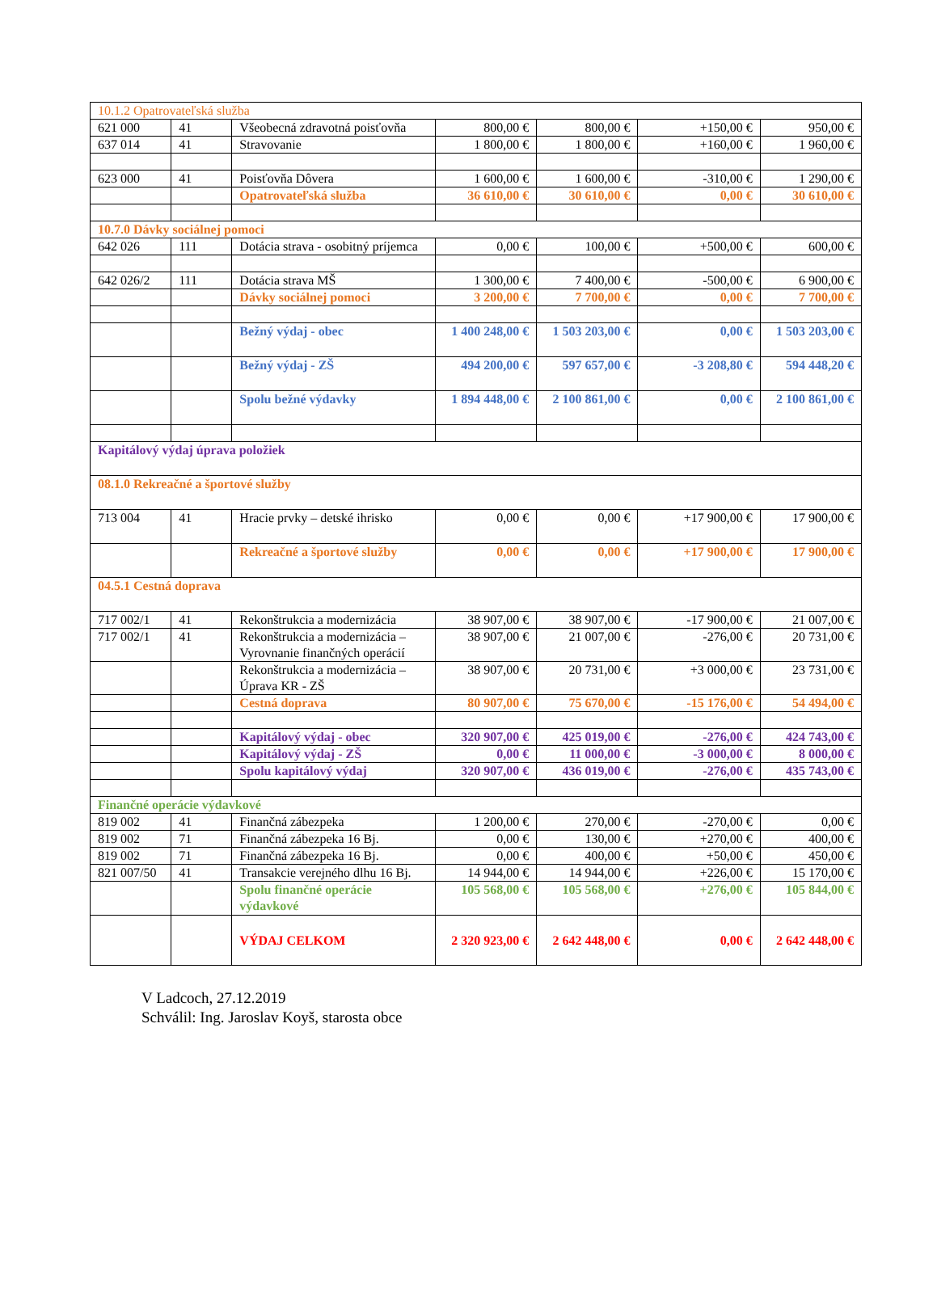| 10.1.2 Opatrovateľská služba | | | | | | |
| 621 000 | 41 | Všeobecná zdravotná poisťovňa | 800,00 € | 800,00 € | +150,00 € | 950,00 € |
| 637 014 | 41 | Stravovanie | 1 800,00 € | 1 800,00 € | +160,00 € | 1 960,00 € |
| 623 000 | 41 | Poisťovňa Dôvera | 1 600,00 € | 1 600,00 € | -310,00 € | 1 290,00 € |
| | | Opatrovateľská služba | 36 610,00 € | 30 610,00 € | 0,00 € | 30 610,00 € |
| 10.7.0 Dávky sociálnej pomoci | | | | | | |
| 642 026 | 111 | Dotácia strava - osobitný príjemca | 0,00 € | 100,00 € | +500,00 € | 600,00 € |
| 642 026/2 | 111 | Dotácia strava MŠ | 1 300,00 € | 7 400,00 € | -500,00 € | 6 900,00 € |
| | | Dávky sociálnej pomoci | 3 200,00 € | 7 700,00 € | 0,00 € | 7 700,00 € |
| | | Bežný výdaj - obec | 1 400 248,00 € | 1 503 203,00 € | 0,00 € | 1 503 203,00 € |
| | | Bežný výdaj - ZŠ | 494 200,00 € | 597 657,00 € | -3 208,80 € | 594 448,20 € |
| | | Spolu bežné výdavky | 1 894 448,00 € | 2 100 861,00 € | 0,00 € | 2 100 861,00 € |
| Kapitálový výdaj úprava položiek | | | | | | |
| 08.1.0 Rekreačné a športové služby | | | | | | |
| 713 004 | 41 | Hracie prvky – detské ihrisko | 0,00 € | 0,00 € | +17 900,00 € | 17 900,00 € |
| | | Rekreačné a športové služby | 0,00 € | 0,00 € | +17 900,00 € | 17 900,00 € |
| 04.5.1 Cestná doprava | | | | | | |
| 717 002/1 | 41 | Rekonštrukcia a modernizácia | 38 907,00 € | 38 907,00 € | -17 900,00 € | 21 007,00 € |
| 717 002/1 | 41 | Rekonštrukcia a modernizácia – Vyrovnanie finančných operácií | 38 907,00 € | 21 007,00 € | -276,00 € | 20 731,00 € |
| | | Rekonštrukcia a modernizácia – Úprava KR - ZŠ | 38 907,00 € | 20 731,00 € | +3 000,00 € | 23 731,00 € |
| | | Cestná doprava | 80 907,00 € | 75 670,00 € | -15 176,00 € | 54 494,00 € |
| | | Kapitálový výdaj - obec | 320 907,00 € | 425 019,00 € | -276,00 € | 424 743,00 € |
| | | Kapitálový výdaj - ZŠ | 0,00 € | 11 000,00 € | -3 000,00 € | 8 000,00 € |
| | | Spolu kapitálový výdaj | 320 907,00 € | 436 019,00 € | -276,00 € | 435 743,00 € |
| Finančné operácie výdavkové | | | | | | |
| 819 002 | 41 | Finančná zábezpeka | 1 200,00 € | 270,00 € | -270,00 € | 0,00 € |
| 819 002 | 71 | Finančná zábezpeka 16 Bj. | 0,00 € | 130,00 € | +270,00 € | 400,00 € |
| 819 002 | 71 | Finančná zábezpeka 16 Bj. | 0,00 € | 400,00 € | +50,00 € | 450,00 € |
| 821 007/50 | 41 | Transakcie verejného dlhu 16 Bj. | 14 944,00 € | 14 944,00 € | +226,00 € | 15 170,00 € |
| | | Spolu finančné operácie výdavkové | 105 568,00 € | 105 568,00 € | +276,00 € | 105 844,00 € |
| | | VÝDAJ CELKOM | 2 320 923,00 € | 2 642 448,00 € | 0,00 € | 2 642 448,00 € |
V Ladcoch, 27.12.2019
Schválil: Ing. Jaroslav Koyš, starosta obce